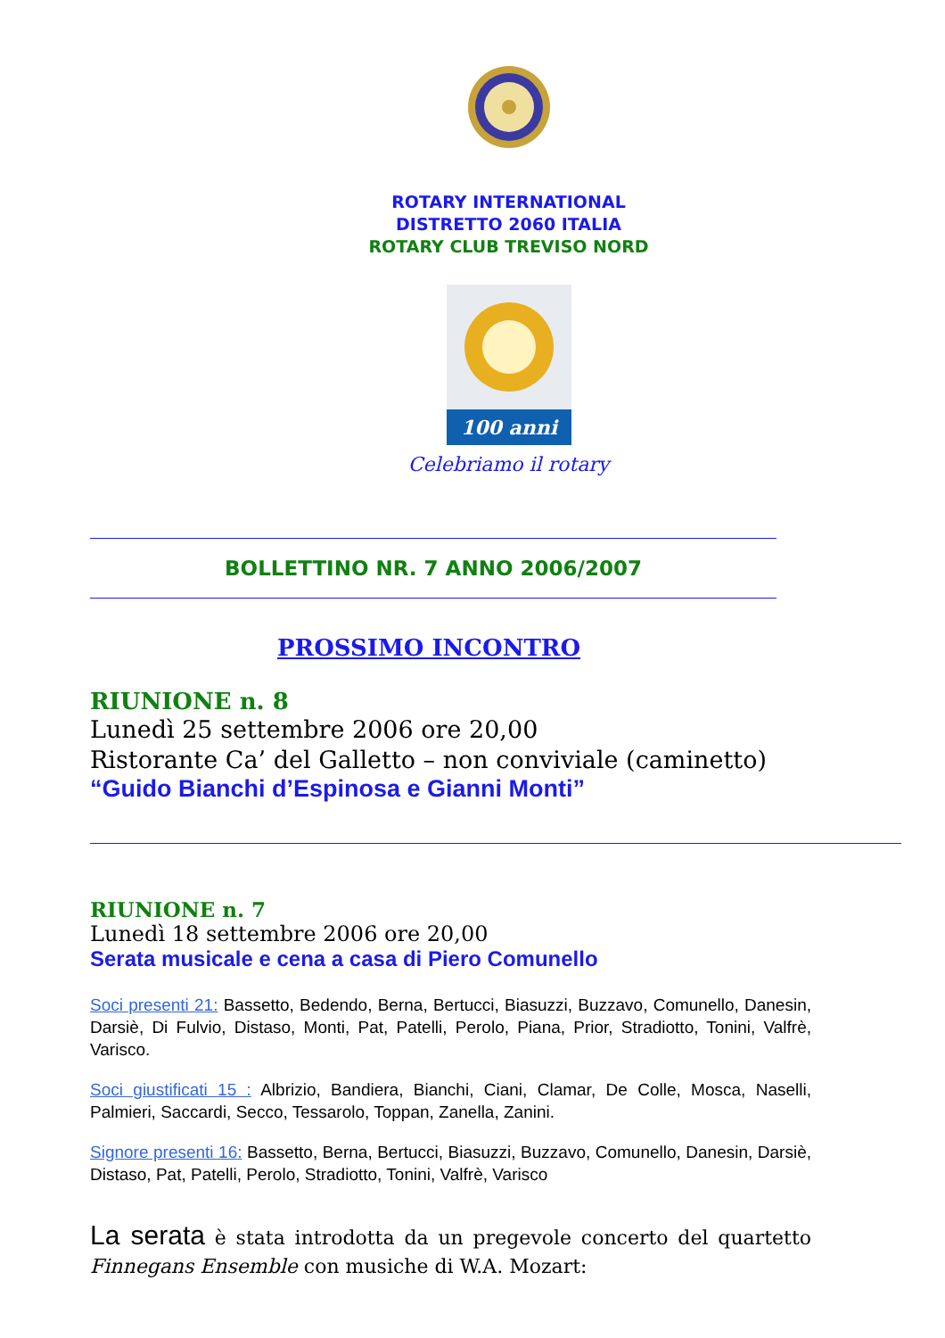ROTARY INTERNATIONAL
DISTRETTO 2060 ITALIA
ROTARY CLUB TREVISO NORD
100 anni
Celebriamo il rotary
BOLLETTINO NR. 7 ANNO 2006/2007
PROSSIMO INCONTRO
RIUNIONE n. 8
Lunedì 25 settembre 2006 ore 20,00
Ristorante Ca’ del Galletto – non conviviale (caminetto)
“Guido Bianchi d’Espinosa e Gianni Monti”
RIUNIONE n. 7
Lunedì 18 settembre 2006 ore 20,00
Serata musicale e cena a casa di Piero Comunello
Soci presenti 21: Bassetto, Bedendo, Berna, Bertucci, Biasuzzi, Buzzavo, Comunello, Danesin, Darsiè, Di Fulvio, Distaso, Monti, Pat, Patelli, Perolo, Piana, Prior, Stradiotto, Tonini, Valfrè, Varisco.
Soci giustificati 15 : Albrizio, Bandiera, Bianchi, Ciani, Clamar, De Colle, Mosca, Naselli, Palmieri, Saccardi, Secco, Tessarolo, Toppan, Zanella, Zanini.
Signore presenti 16: Bassetto, Berna, Bertucci, Biasuzzi, Buzzavo, Comunello, Danesin, Darsiè, Distaso, Pat, Patelli, Perolo, Stradiotto, Tonini, Valfrè, Varisco
La serata è stata introdotta da un pregevole concerto del quartetto Finnegans Ensemble con musiche di W.A. Mozart: